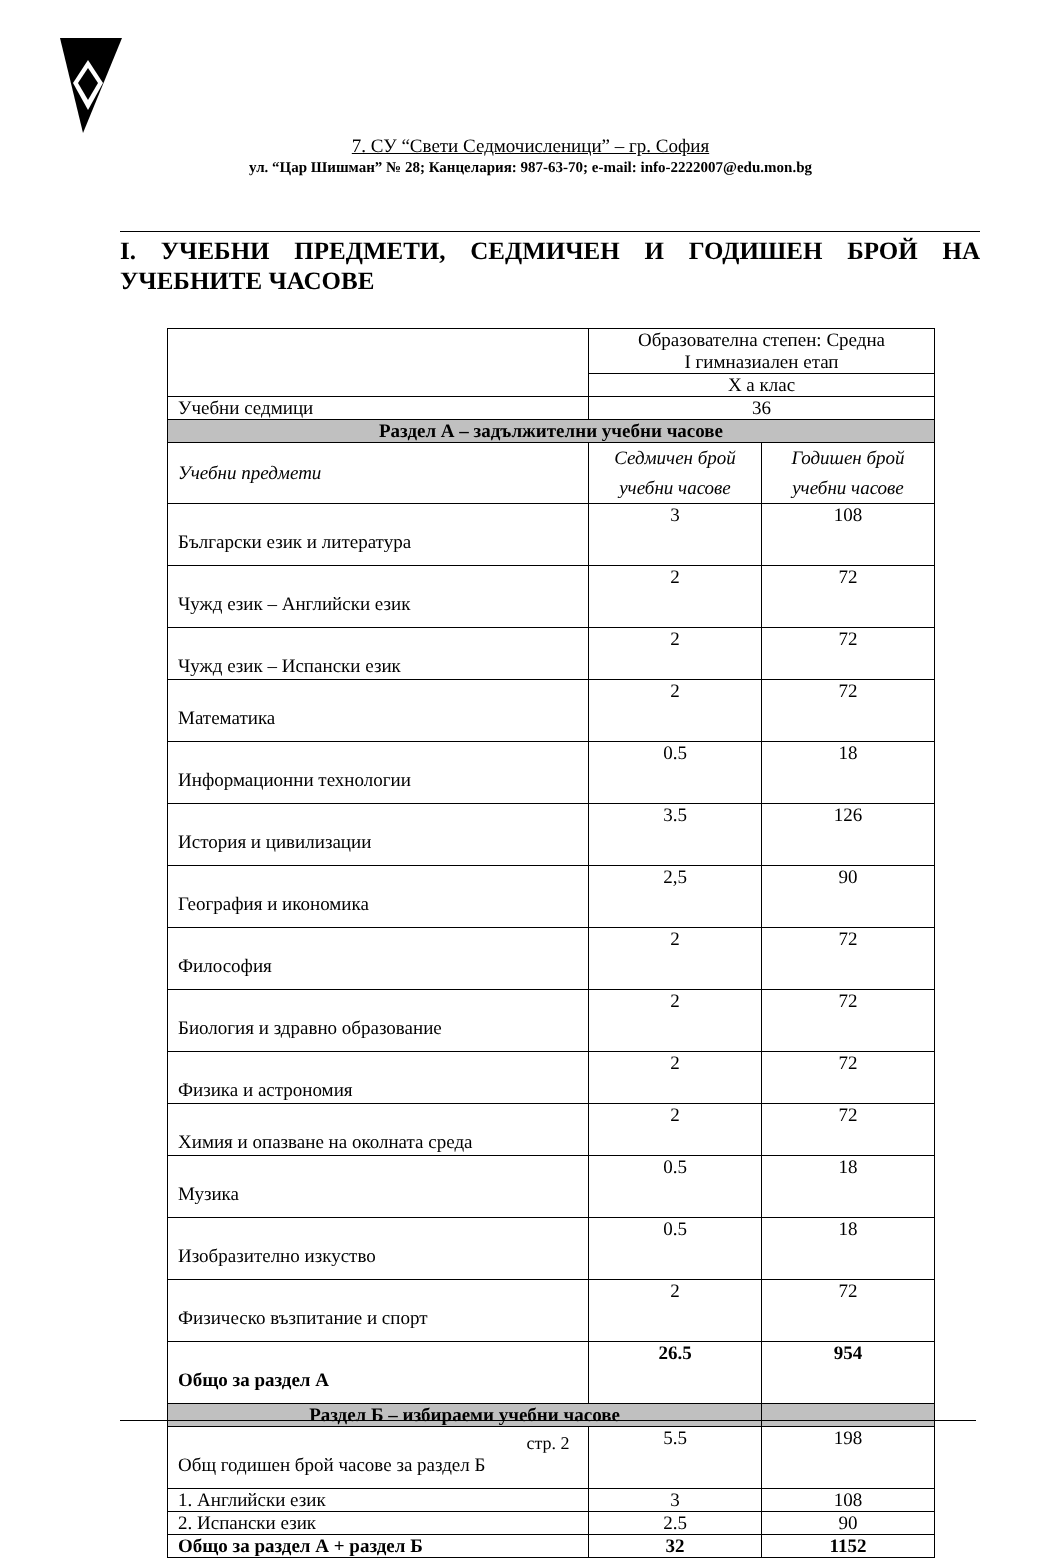7. СУ “Свети Седмочисленици” – гр. София
ул. “Цар Шишман” № 28; Канцелария: 987-63-70; e-mail: info-2222007@edu.mon.bg
I. УЧЕБНИ ПРЕДМЕТИ, СЕДМИЧЕН И ГОДИШЕН БРОЙ НА УЧЕБНИТЕ ЧАСОВЕ
| | Образователна степен: Средна I гимназиален етап | |
| | X а клас | |
| Учебни седмици | 36 | |
| Раздел А – задължителни учебни часове | | |
| Учебни предмети | Седмичен брой учебни часове | Годишен брой учебни часове |
| Български език и литература | 3 | 108 |
| Чужд език – Английски език | 2 | 72 |
| Чужд език – Испански език | 2 | 72 |
| Математика | 2 | 72 |
| Информационни технологии | 0.5 | 18 |
| История и цивилизации | 3.5 | 126 |
| География и икономика | 2,5 | 90 |
| Философия | 2 | 72 |
| Биология и здравно образование | 2 | 72 |
| Физика и астрономия | 2 | 72 |
| Химия и опазване на околната среда | 2 | 72 |
| Музика | 0.5 | 18 |
| Изобразително изкуство | 0.5 | 18 |
| Физическо възпитание и спорт | 2 | 72 |
| Общо за раздел А | 26.5 | 954 |
| Раздел Б – избираеми учебни часове | | |
| Общ годишен брой часове за раздел Б | 5.5 | 198 |
| 1. Английски език | 3 | 108 |
| 2. Испански език | 2.5 | 90 |
| Общо за раздел А + раздел Б | 32 | 1152 |
стр. 2